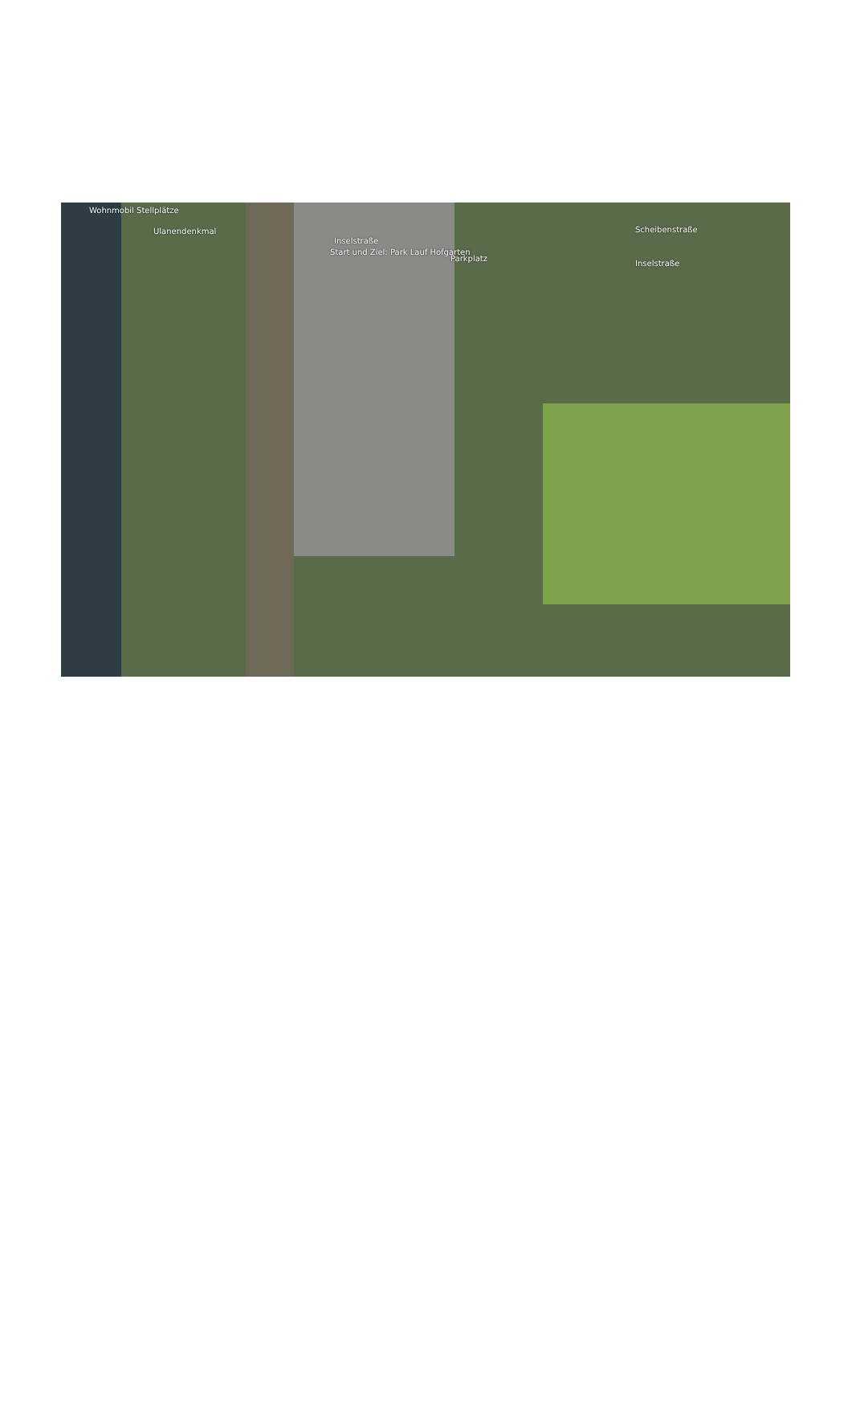Wohnmobil Stellplätze
Ulanendenkmal
Inselstraße
Start und Ziel: Park Lauf Hofgarten
Parkplatz
Scheibenstraße
Inselstraße